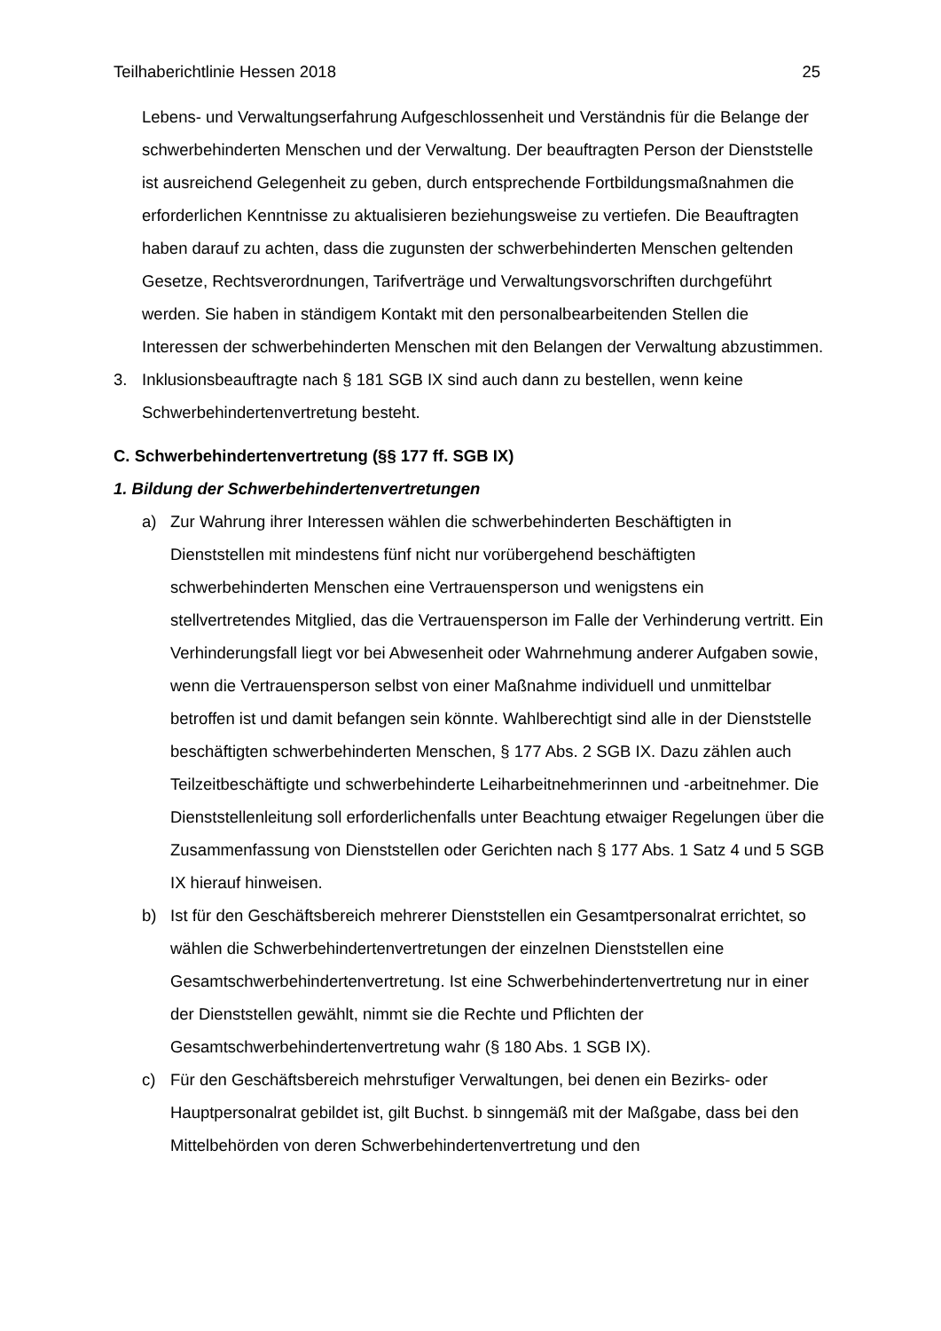Teilhaberichtlinie Hessen 2018 25
Lebens- und Verwaltungserfahrung Aufgeschlossenheit und Verständnis für die Belange der schwerbehinderten Menschen und der Verwaltung. Der beauftragten Person der Dienststelle ist ausreichend Gelegenheit zu geben, durch entsprechende Fortbildungsmaßnahmen die erforderlichen Kenntnisse zu aktualisieren beziehungsweise zu vertiefen. Die Beauftragten haben darauf zu achten, dass die zugunsten der schwerbehinderten Menschen geltenden Gesetze, Rechtsverordnungen, Tarifverträge und Verwaltungsvorschriften durchgeführt werden. Sie haben in ständigem Kontakt mit den personalbearbeitenden Stellen die Interessen der schwerbehinderten Menschen mit den Belangen der Verwaltung abzustimmen.
3. Inklusionsbeauftragte nach § 181 SGB IX sind auch dann zu bestellen, wenn keine Schwerbehindertenvertretung besteht.
C. Schwerbehindertenvertretung (§§ 177 ff. SGB IX)
1. Bildung der Schwerbehindertenvertretungen
a) Zur Wahrung ihrer Interessen wählen die schwerbehinderten Beschäftigten in Dienststellen mit mindestens fünf nicht nur vorübergehend beschäftigten schwerbehinderten Menschen eine Vertrauensperson und wenigstens ein stellvertretendes Mitglied, das die Vertrauensperson im Falle der Verhinderung vertritt. Ein Verhinderungsfall liegt vor bei Abwesenheit oder Wahrnehmung anderer Aufgaben sowie, wenn die Vertrauensperson selbst von einer Maßnahme individuell und unmittelbar betroffen ist und damit befangen sein könnte. Wahlberechtigt sind alle in der Dienststelle beschäftigten schwerbehinderten Menschen, § 177 Abs. 2 SGB IX. Dazu zählen auch Teilzeitbeschäftigte und schwerbehinderte Leiharbeitnehmerinnen und -arbeitnehmer. Die Dienststellenleitung soll erforderlichenfalls unter Beachtung etwaiger Regelungen über die Zusammenfassung von Dienststellen oder Gerichten nach § 177 Abs. 1 Satz 4 und 5 SGB IX hierauf hinweisen.
b) Ist für den Geschäftsbereich mehrerer Dienststellen ein Gesamtpersonalrat errichtet, so wählen die Schwerbehindertenvertretungen der einzelnen Dienststellen eine Gesamtschwerbehindertenvertretung. Ist eine Schwerbehindertenvertretung nur in einer der Dienststellen gewählt, nimmt sie die Rechte und Pflichten der Gesamtschwerbehindertenvertretung wahr (§ 180 Abs. 1 SGB IX).
c) Für den Geschäftsbereich mehrstufiger Verwaltungen, bei denen ein Bezirks- oder Hauptpersonalrat gebildet ist, gilt Buchst. b sinngemäß mit der Maßgabe, dass bei den Mittelbehörden von deren Schwerbehindertenvertretung und den